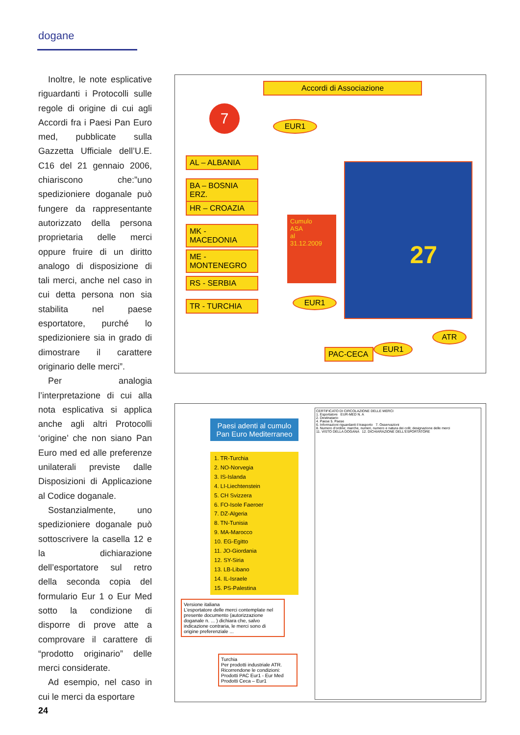dogane
Inoltre, le note esplicative riguardanti i Protocolli sulle regole di origine di cui agli Accordi fra i Paesi Pan Euro med, pubblicate sulla Gazzetta Ufficiale dell’U.E. C16 del 21 gennaio 2006, chiariscono che:”uno spedizioniere doganale può fungere da rappresentante autorizzato della persona proprietaria delle merci oppure fruire di un diritto analogo di disposizione di tali merci, anche nel caso in cui detta persona non sia stabilita nel paese esportatore, purché lo spedizioniere sia in grado di dimostrare il carattere originario delle merci”.
Per analogia l’interpretazione di cui alla nota esplicativa si applica anche agli altri Protocolli ‘origine’ che non siano Pan Euro med ed alle preferenze unilaterali previste dalle Disposizioni di Applicazione al Codice doganale.
Sostanzialmente, uno spedizioniere doganale può sottoscrivere la casella 12 e la dichiarazione dell’esportatore sul retro della seconda copia del formulario Eur 1 o Eur Med sotto la condizione di disporre di prove atte a comprovare il carattere di “prodotto originario” delle merci considerate.
Ad esempio, nel caso in cui le merci da esportare
Accordi di Associazione
7
EUR1
AL – ALBANIA
BA – BOSNIA ERZ.
HR – CROAZIA
MK - MACEDONIA
ME - MONTENEGRO
RS - SERBIA
TR - TURCHIA
Cumulo
ASA
al
31.12.2009
EUR1
27
ATR
PAC-CECA
EUR1
Paesi adenti al cumulo Pan Euro Mediterraneo
1. TR-Turchia
2. NO-Norvegia
3. IS-Islanda
4. LI-Liechtenstein
5. CH Svizzera
6. FO-Isole Faeroer
7. DZ-Algeria
8. TN-Tunisia
9. MA-Marocco
10. EG-Egitto
11. JO-Giordania
12. SY-Siria
13. LB-Libano
14. IL-Israele
15. PS-Palestina
Versione italiana
L’esportatore delle merci contemplate nel presente documento (autorizzazione doganale n. ... ) dichiara che, salvo indicazione contraria, le merci sono di origine preferenziale ...
Turchia
Per prodotti industriale ATR.
Ricorrendone le condizioni:
Prodotti PAC Eur1 - Eur Med
Prodotti Ceca – Eur1
CERTIFICATO DI CIRCOLAZIONE DELLE MERCI
1. Esportatore EUR-MED N. A
2. Destinatario
4. Paese 5. Paese
6. Informazioni riguardanti il trasporto 7. Osservazioni
8. Numero d'ordine; marche, numeri, numero e natura dei colli; designazione delle merci
11. VISTO DELLA DOGANA 12. DICHIARAZIONE DELL'ESPORTATORE
24